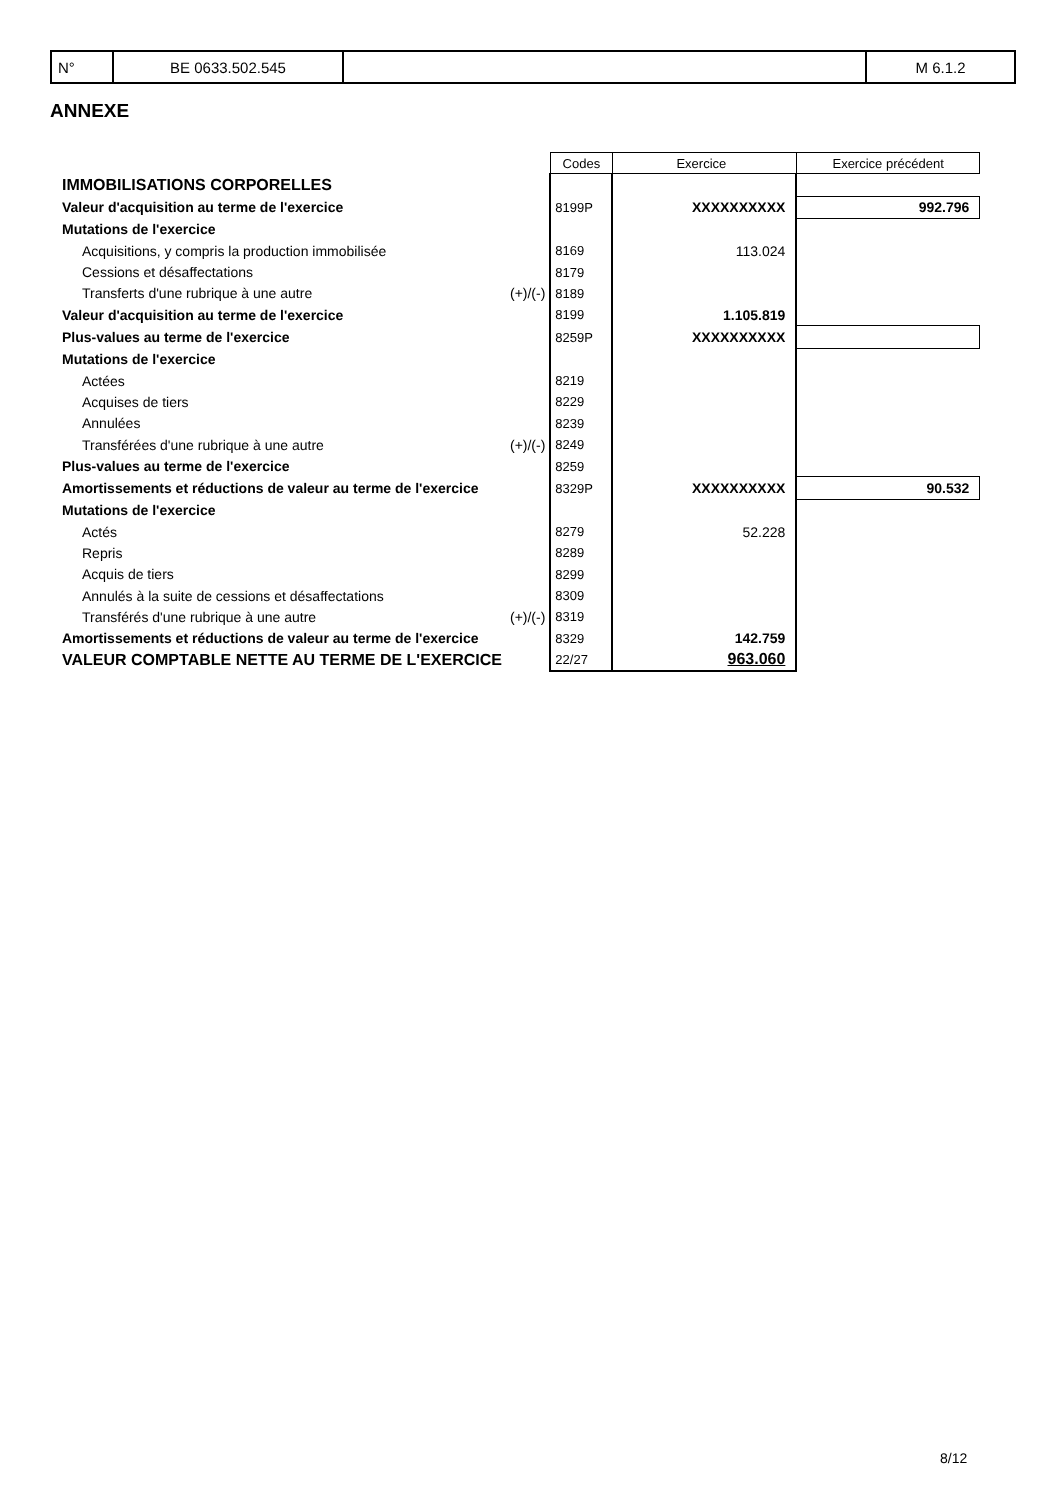| N° | BE 0633.502.545 | | M 6.1.2 |
ANNEXE
| | | Codes | Exercice | Exercice précédent |
| IMMOBILISATIONS CORPORELLES | | | | |
| Valeur d'acquisition au terme de l'exercice | | 8199P | XXXXXXXXXX | 992.796 |
| Mutations de l'exercice | | | | |
| Acquisitions, y compris la production immobilisée | | 8169 | 113.024 | |
| Cessions et désaffectations | | 8179 | | |
| Transferts d'une rubrique à une autre | (+)/(-) | 8189 | | |
| Valeur d'acquisition au terme de l'exercice | | 8199 | 1.105.819 | |
| Plus-values au terme de l'exercice | | 8259P | XXXXXXXXXX | |
| Mutations de l'exercice | | | | |
| Actées | | 8219 | | |
| Acquises de tiers | | 8229 | | |
| Annulées | | 8239 | | |
| Transférées d'une rubrique à une autre | (+)/(-) | 8249 | | |
| Plus-values au terme de l'exercice | | 8259 | | |
| Amortissements et réductions de valeur au terme de l'exercice | | 8329P | XXXXXXXXXX | 90.532 |
| Mutations de l'exercice | | | | |
| Actés | | 8279 | 52.228 | |
| Repris | | 8289 | | |
| Acquis de tiers | | 8299 | | |
| Annulés à la suite de cessions et désaffectations | | 8309 | | |
| Transférés d'une rubrique à une autre | (+)/(-) | 8319 | | |
| Amortissements et réductions de valeur au terme de l'exercice | | 8329 | 142.759 | |
| VALEUR COMPTABLE NETTE AU TERME DE L'EXERCICE | | 22/27 | 963.060 | |
8/12